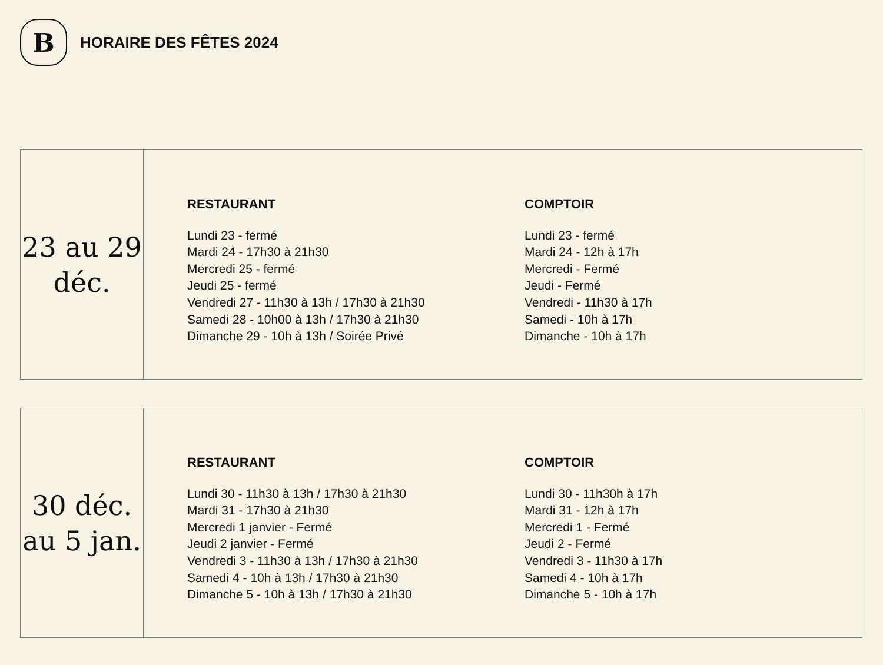B
HORAIRE DES FÊTES 2024
23 au 29
déc.
RESTAURANT
Lundi 23 - fermé
Mardi 24 - 17h30 à 21h30
Mercredi 25 - fermé
Jeudi 25 - fermé
Vendredi 27 - 11h30 à 13h / 17h30 à 21h30
Samedi 28 - 10h00 à 13h / 17h30 à 21h30
Dimanche 29 - 10h à 13h / Soirée Privé
COMPTOIR
Lundi 23 - fermé
Mardi 24 - 12h à 17h
Mercredi - Fermé
Jeudi - Fermé
Vendredi - 11h30 à 17h
Samedi - 10h à 17h
Dimanche - 10h à 17h
30 déc.
au 5 jan.
RESTAURANT
Lundi 30 - 11h30 à 13h / 17h30 à 21h30
Mardi 31 - 17h30 à 21h30
Mercredi 1 janvier - Fermé
Jeudi 2 janvier - Fermé
Vendredi 3 - 11h30 à 13h / 17h30 à 21h30
Samedi 4 - 10h à 13h / 17h30 à 21h30
Dimanche 5 - 10h à 13h / 17h30 à 21h30
COMPTOIR
Lundi 30 - 11h30h à 17h
Mardi 31 - 12h à 17h
Mercredi 1 - Fermé
Jeudi 2 - Fermé
Vendredi 3 - 11h30 à 17h
Samedi 4 - 10h à 17h
Dimanche 5 - 10h à 17h